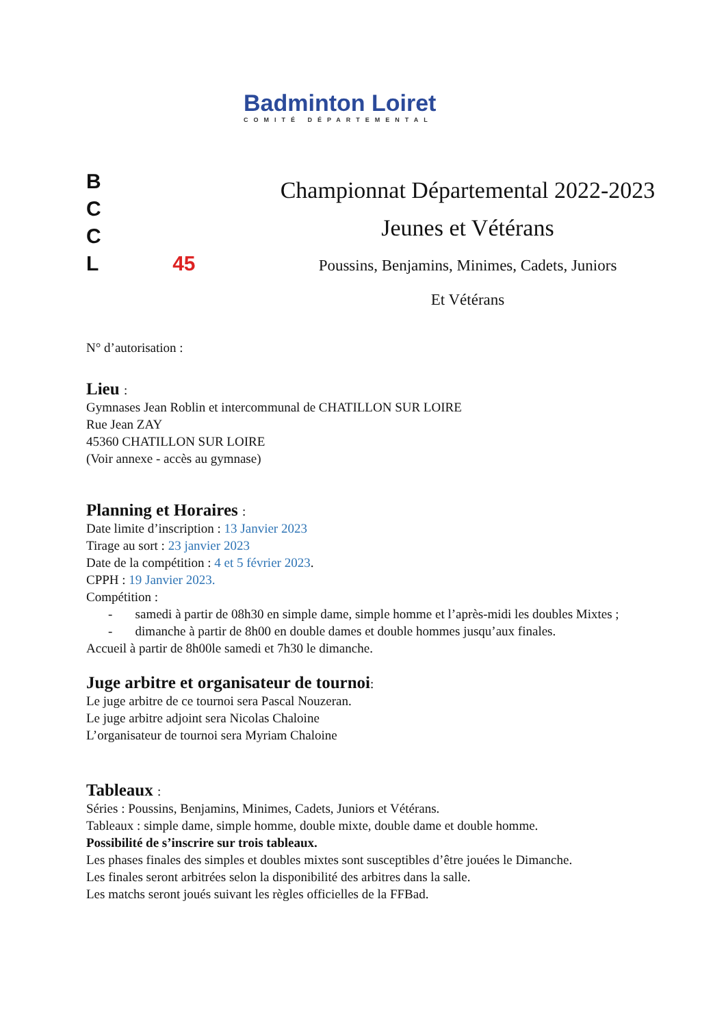Badminton Loiret
COMITÉ DÉPARTEMENTAL
B
C
C
L 45
Championnat Départemental 2022-2023
Jeunes et Vétérans
Poussins, Benjamins, Minimes, Cadets, Juniors
Et Vétérans
N° d’autorisation :
Lieu :
Gymnases Jean Roblin et intercommunal de CHATILLON SUR LOIRE
Rue Jean ZAY
45360 CHATILLON SUR LOIRE
(Voir annexe - accès au gymnase)
Planning et Horaires :
Date limite d’inscription : 13 Janvier 2023
Tirage au sort : 23 janvier 2023
Date de la compétition : 4 et 5 février 2023.
CPPH : 19 Janvier 2023.
Compétition :
- samedi à partir de 08h30 en simple dame, simple homme et l’après-midi les doubles Mixtes ;
- dimanche à partir de 8h00 en double dames et double hommes jusqu’aux finales.
Accueil à partir de 8h00le samedi et 7h30 le dimanche.
Juge arbitre et organisateur de tournoi:
Le juge arbitre de ce tournoi sera Pascal Nouzeran.
Le juge arbitre adjoint sera Nicolas Chaloine
L’organisateur de tournoi sera Myriam Chaloine
Tableaux :
Séries : Poussins, Benjamins, Minimes, Cadets, Juniors et Vétérans.
Tableaux : simple dame, simple homme, double mixte, double dame et double homme.
Possibilité de s’inscrire sur trois tableaux.
Les phases finales des simples et doubles mixtes sont susceptibles d’être jouées le Dimanche.
Les finales seront arbitrées selon la disponibilité des arbitres dans la salle.
Les matchs seront joués suivant les règles officielles de la FFBad.